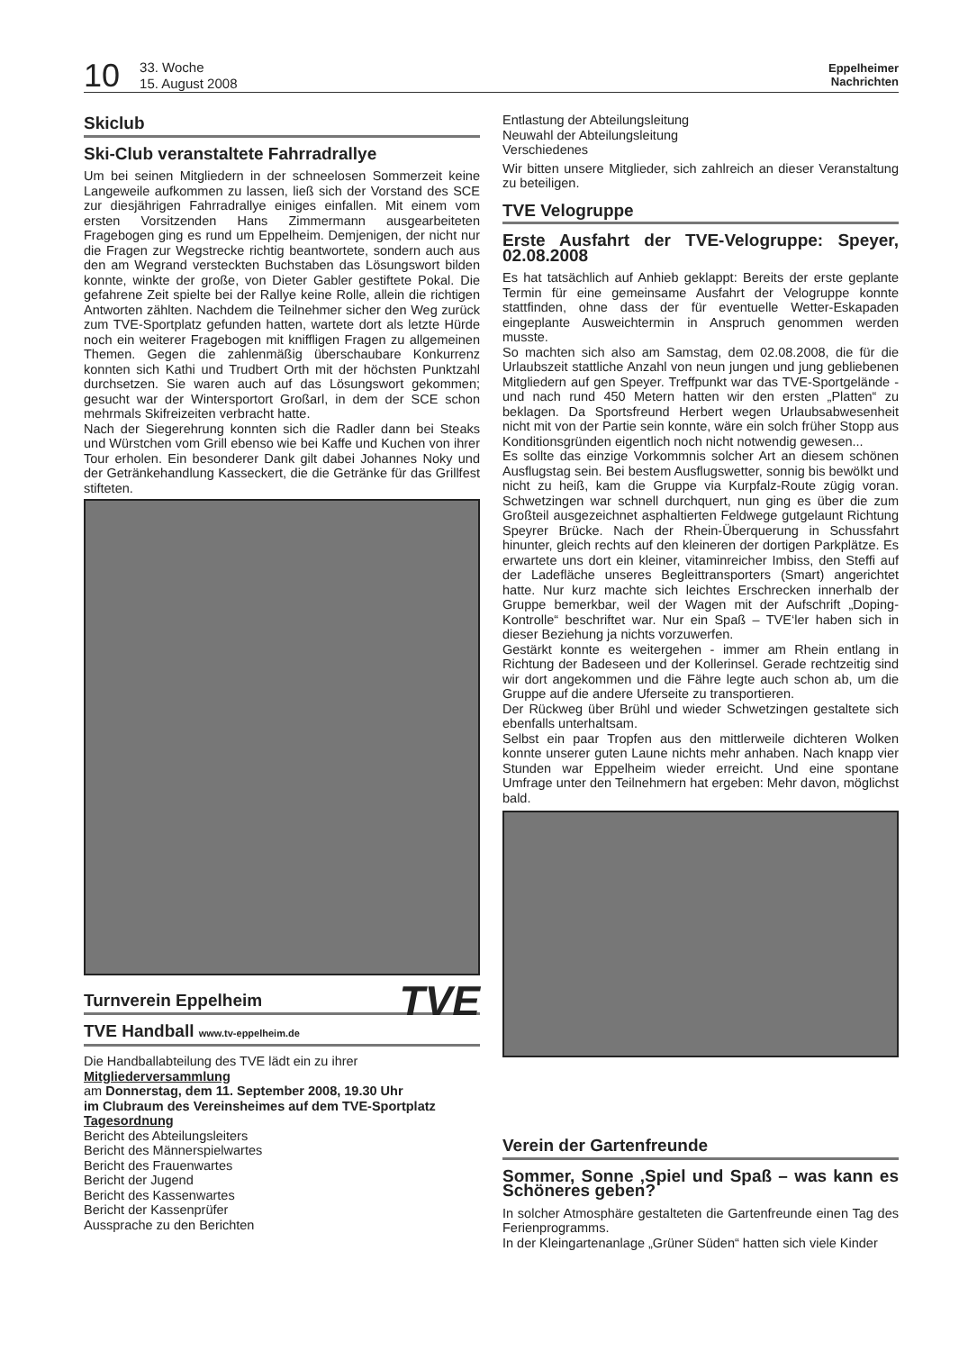10 33. Woche
15. August 2008 Eppelheimer
Nachrichten
Skiclub
Ski-Club veranstaltete Fahrradrallye
Um bei seinen Mitgliedern in der schneelosen Sommerzeit keine Langeweile aufkommen zu lassen, ließ sich der Vorstand des SCE zur diesjährigen Fahrradrallye einiges einfallen. Mit einem vom ersten Vorsitzenden Hans Zimmermann ausgearbeiteten Fragebogen ging es rund um Eppelheim. Demjenigen, der nicht nur die Fragen zur Wegstrecke richtig beantwortete, sondern auch aus den am Wegrand versteckten Buchstaben das Lösungswort bilden konnte, winkte der große, von Dieter Gabler gestiftete Pokal. Die gefahrene Zeit spielte bei der Rallye keine Rolle, allein die richtigen Antworten zählten. Nachdem die Teilnehmer sicher den Weg zurück zum TVE-Sportplatz gefunden hatten, wartete dort als letzte Hürde noch ein weiterer Fragebogen mit kniffligen Fragen zu allgemeinen Themen. Gegen die zahlenmäßig überschaubare Konkurrenz konnten sich Kathi und Trudbert Orth mit der höchsten Punktzahl durchsetzen. Sie waren auch auf das Lösungswort gekommen; gesucht war der Wintersportort Großarl, in dem der SCE schon mehrmals Skifreizeiten verbracht hatte.
Nach der Siegerehrung konnten sich die Radler dann bei Steaks und Würstchen vom Grill ebenso wie bei Kaffe und Kuchen von ihrer Tour erholen. Ein besonderer Dank gilt dabei Johannes Noky und der Getränkehandlung Kasseckert, die die Getränke für das Grillfest stifteten.
Turnverein Eppelheim TVE
TVE Handball www.tv-eppelheim.de
Die Handballabteilung des TVE lädt ein zu ihrer
Mitgliederversammlung
am Donnerstag, dem 11. September 2008, 19.30 Uhr
im Clubraum des Vereinsheimes auf dem TVE-Sportplatz
Tagesordnung
Bericht des Abteilungsleiters
Bericht des Männerspielwartes
Bericht des Frauenwartes
Bericht der Jugend
Bericht des Kassenwartes
Bericht der Kassenprüfer
Aussprache zu den Berichten
Entlastung der Abteilungsleitung
Neuwahl der Abteilungsleitung
Verschiedenes
Wir bitten unsere Mitglieder, sich zahlreich an dieser Veranstaltung zu beteiligen.
TVE Velogruppe
Erste Ausfahrt der TVE-Velogruppe: Speyer, 02.08.2008
Es hat tatsächlich auf Anhieb geklappt: Bereits der erste geplante Termin für eine gemeinsame Ausfahrt der Velogruppe konnte stattfinden, ohne dass der für eventuelle Wetter-Eskapaden eingeplante Ausweichtermin in Anspruch genommen werden musste.
So machten sich also am Samstag, dem 02.08.2008, die für die Urlaubszeit stattliche Anzahl von neun jungen und jung gebliebenen Mitgliedern auf gen Speyer. Treffpunkt war das TVE-Sportgelände - und nach rund 450 Metern hatten wir den ersten „Platten“ zu beklagen. Da Sportsfreund Herbert wegen Urlaubsabwesenheit nicht mit von der Partie sein konnte, wäre ein solch früher Stopp aus Konditionsgründen eigentlich noch nicht notwendig gewesen...
Es sollte das einzige Vorkommnis solcher Art an diesem schönen Ausflugstag sein. Bei bestem Ausflugswetter, sonnig bis bewölkt und nicht zu heiß, kam die Gruppe via Kurpfalz-Route zügig voran. Schwetzingen war schnell durchquert, nun ging es über die zum Großteil ausgezeichnet asphaltierten Feldwege gutgelaunt Richtung Speyrer Brücke. Nach der Rhein-Überquerung in Schussfahrt hinunter, gleich rechts auf den kleineren der dortigen Parkplätze. Es erwartete uns dort ein kleiner, vitaminreicher Imbiss, den Steffi auf der Ladefläche unseres Begleittransporters (Smart) angerichtet hatte. Nur kurz machte sich leichtes Erschrecken innerhalb der Gruppe bemerkbar, weil der Wagen mit der Aufschrift „Doping-Kontrolle“ beschriftet war. Nur ein Spaß – TVE‘ler haben sich in dieser Beziehung ja nichts vorzuwerfen.
Gestärkt konnte es weitergehen - immer am Rhein entlang in Richtung der Badeseen und der Kollerinsel. Gerade rechtzeitig sind wir dort angekommen und die Fähre legte auch schon ab, um die Gruppe auf die andere Uferseite zu transportieren.
Der Rückweg über Brühl und wieder Schwetzingen gestaltete sich ebenfalls unterhaltsam.
Selbst ein paar Tropfen aus den mittlerweile dichteren Wolken konnte unserer guten Laune nichts mehr anhaben. Nach knapp vier Stunden war Eppelheim wieder erreicht. Und eine spontane Umfrage unter den Teilnehmern hat ergeben: Mehr davon, möglichst bald.
Verein der Gartenfreunde
Sommer, Sonne ‚Spiel und Spaß – was kann es Schöneres geben?
In solcher Atmosphäre gestalteten die Gartenfreunde einen Tag des Ferienprogramms.
In der Kleingartenanlage „Grüner Süden“ hatten sich viele Kinder